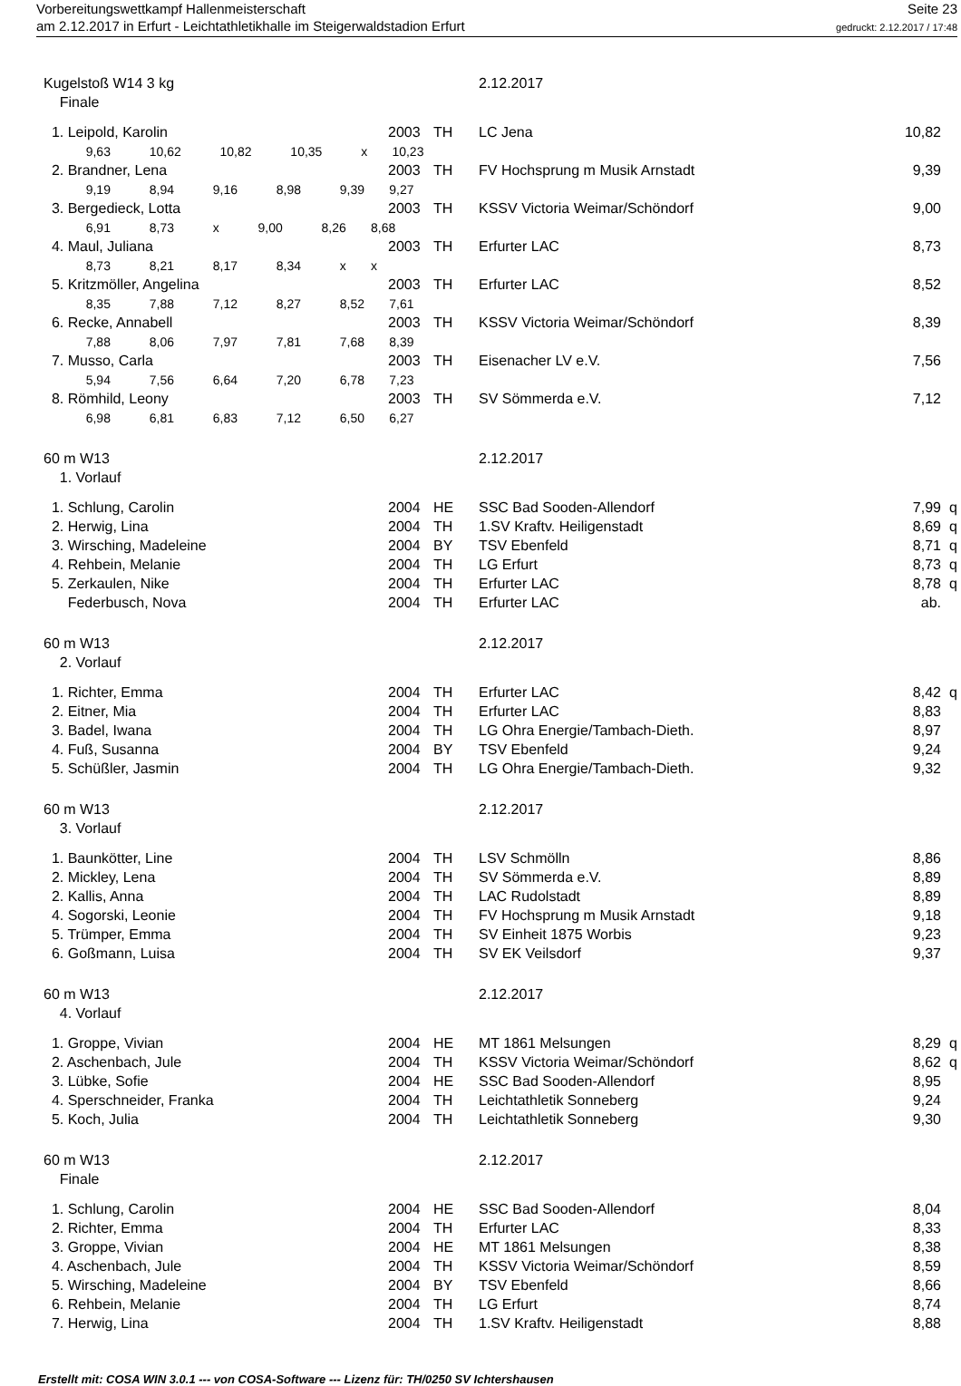Vorbereitungswettkampf Hallenmeisterschaft
am 2.12.2017 in Erfurt - Leichtathletikhalle im Steigerwaldstadion Erfurt
Seite 23
gedruckt: 2.12.2017 / 17:48
| Kugelstoß W14 3 kg | | | 2.12.2017 | | |
| Finale | | | | | |
| 1. Leipold, Karolin | 2003 | TH | LC Jena | 10,82 | |
| 9,63 10,62 10,82 10,35 x 10,23 | | | | | |
| 2. Brandner, Lena | 2003 | TH | FV Hochsprung m Musik Arnstadt | 9,39 | |
| 9,19 8,94 9,16 8,98 9,39 9,27 | | | | | |
| 3. Bergedieck, Lotta | 2003 | TH | KSSV Victoria Weimar/Schöndorf | 9,00 | |
| 6,91 8,73 x 9,00 8,26 8,68 | | | | | |
| 4. Maul, Juliana | 2003 | TH | Erfurter LAC | 8,73 | |
| 8,73 8,21 8,17 8,34 x x | | | | | |
| 5. Kritzmöller, Angelina | 2003 | TH | Erfurter LAC | 8,52 | |
| 8,35 7,88 7,12 8,27 8,52 7,61 | | | | | |
| 6. Recke, Annabell | 2003 | TH | KSSV Victoria Weimar/Schöndorf | 8,39 | |
| 7,88 8,06 7,97 7,81 7,68 8,39 | | | | | |
| 7. Musso, Carla | 2003 | TH | Eisenacher LV e.V. | 7,56 | |
| 5,94 7,56 6,64 7,20 6,78 7,23 | | | | | |
| 8. Römhild, Leony | 2003 | TH | SV Sömmerda e.V. | 7,12 | |
| 6,98 6,81 6,83 7,12 6,50 6,27 | | | | | |
| 60 m W13 | | | 2.12.2017 | | |
| 1. Vorlauf | | | | | |
| 1. Schlung, Carolin | 2004 | HE | SSC Bad Sooden-Allendorf | 7,99 | q |
| 2. Herwig, Lina | 2004 | TH | 1.SV Kraftv. Heiligenstadt | 8,69 | q |
| 3. Wirsching, Madeleine | 2004 | BY | TSV Ebenfeld | 8,71 | q |
| 4. Rehbein, Melanie | 2004 | TH | LG Erfurt | 8,73 | q |
| 5. Zerkaulen, Nike | 2004 | TH | Erfurter LAC | 8,78 | q |
| Federbusch, Nova | 2004 | TH | Erfurter LAC | ab. | |
| 60 m W13 | | | 2.12.2017 | | |
| 2. Vorlauf | | | | | |
| 1. Richter, Emma | 2004 | TH | Erfurter LAC | 8,42 | q |
| 2. Eitner, Mia | 2004 | TH | Erfurter LAC | 8,83 | |
| 3. Badel, Iwana | 2004 | TH | LG Ohra Energie/Tambach-Dieth. | 8,97 | |
| 4. Fuß, Susanna | 2004 | BY | TSV Ebenfeld | 9,24 | |
| 5. Schüßler, Jasmin | 2004 | TH | LG Ohra Energie/Tambach-Dieth. | 9,32 | |
| 60 m W13 | | | 2.12.2017 | | |
| 3. Vorlauf | | | | | |
| 1. Baunkötter, Line | 2004 | TH | LSV Schmölln | 8,86 | |
| 2. Mickley, Lena | 2004 | TH | SV Sömmerda e.V. | 8,89 | |
| 2. Kallis, Anna | 2004 | TH | LAC Rudolstadt | 8,89 | |
| 4. Sogorski, Leonie | 2004 | TH | FV Hochsprung m Musik Arnstadt | 9,18 | |
| 5. Trümper, Emma | 2004 | TH | SV Einheit 1875 Worbis | 9,23 | |
| 6. Goßmann, Luisa | 2004 | TH | SV EK Veilsdorf | 9,37 | |
| 60 m W13 | | | 2.12.2017 | | |
| 4. Vorlauf | | | | | |
| 1. Groppe, Vivian | 2004 | HE | MT 1861 Melsungen | 8,29 | q |
| 2. Aschenbach, Jule | 2004 | TH | KSSV Victoria Weimar/Schöndorf | 8,62 | q |
| 3. Lübke, Sofie | 2004 | HE | SSC Bad Sooden-Allendorf | 8,95 | |
| 4. Sperschneider, Franka | 2004 | TH | Leichtathletik Sonneberg | 9,24 | |
| 5. Koch, Julia | 2004 | TH | Leichtathletik Sonneberg | 9,30 | |
| 60 m W13 | | | 2.12.2017 | | |
| Finale | | | | | |
| 1. Schlung, Carolin | 2004 | HE | SSC Bad Sooden-Allendorf | 8,04 | |
| 2. Richter, Emma | 2004 | TH | Erfurter LAC | 8,33 | |
| 3. Groppe, Vivian | 2004 | HE | MT 1861 Melsungen | 8,38 | |
| 4. Aschenbach, Jule | 2004 | TH | KSSV Victoria Weimar/Schöndorf | 8,59 | |
| 5. Wirsching, Madeleine | 2004 | BY | TSV Ebenfeld | 8,66 | |
| 6. Rehbein, Melanie | 2004 | TH | LG Erfurt | 8,74 | |
| 7. Herwig, Lina | 2004 | TH | 1.SV Kraftv. Heiligenstadt | 8,88 | |
Erstellt mit: COSA WIN 3.0.1 --- von COSA-Software --- Lizenz für: TH/0250 SV Ichtershausen